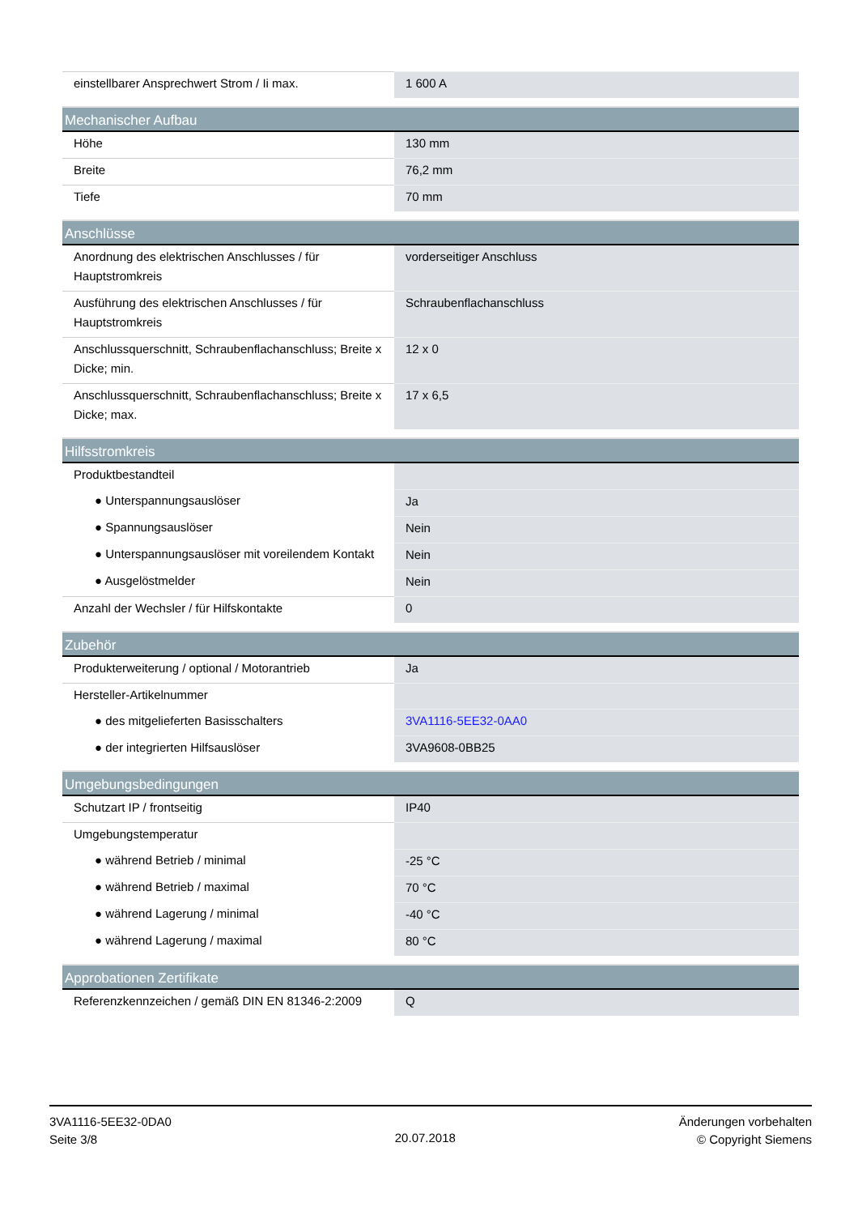| einstellbarer Ansprechwert Strom / Ii max. | 1 600 A |
| Mechanischer Aufbau | |
| Höhe | 130 mm |
| Breite | 76,2 mm |
| Tiefe | 70 mm |
| Anschlüsse | |
| Anordnung des elektrischen Anschlusses / für Hauptstromkreis | vorderseitiger Anschluss |
| Ausführung des elektrischen Anschlusses / für Hauptstromkreis | Schraubenflachanschluss |
| Anschlussquerschnitt, Schraubenflachanschluss; Breite x Dicke; min. | 12 x 0 |
| Anschlussquerschnitt, Schraubenflachanschluss; Breite x Dicke; max. | 17 x 6,5 |
| Hilfsstromkreis | |
| Produktbestandteil | |
| ● Unterspannungsauslöser | Ja |
| ● Spannungsauslöser | Nein |
| ● Unterspannungsauslöser mit voreilendem Kontakt | Nein |
| ● Ausgelöstmelder | Nein |
| Anzahl der Wechsler / für Hilfskontakte | 0 |
| Zubehör | |
| Produkterweiterung / optional / Motorantrieb | Ja |
| Hersteller-Artikelnummer | |
| ● des mitgelieferten Basisschalters | 3VA1116-5EE32-0AA0 |
| ● der integrierten Hilfsauslöser | 3VA9608-0BB25 |
| Umgebungsbedingungen | |
| Schutzart IP / frontseitig | IP40 |
| Umgebungstemperatur | |
| ● während Betrieb / minimal | -25 °C |
| ● während Betrieb / maximal | 70 °C |
| ● während Lagerung / minimal | -40 °C |
| ● während Lagerung / maximal | 80 °C |
| Approbationen Zertifikate | |
| Referenzkennzeichen / gemäß DIN EN 81346-2:2009 | Q |
3VA1116-5EE32-0DA0
Seite 3/8
20.07.2018
Änderungen vorbehalten
© Copyright Siemens